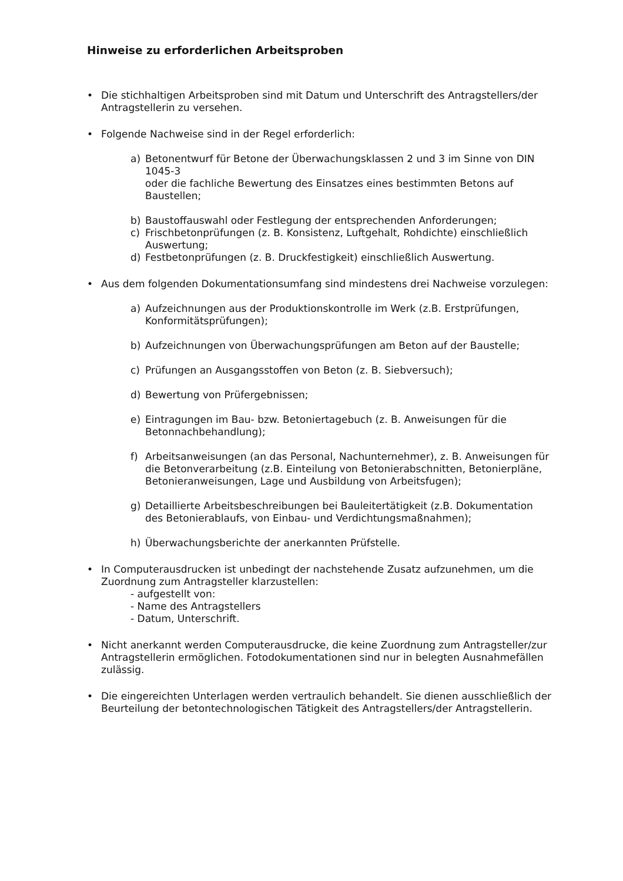Hinweise zu erforderlichen Arbeitsproben
• Die stichhaltigen Arbeitsproben sind mit Datum und Unterschrift des Antragstellers/der Antragstellerin zu versehen.
• Folgende Nachweise sind in der Regel erforderlich:
a) Betonentwurf für Betone der Überwachungsklassen 2 und 3 im Sinne von DIN 1045-3
oder die fachliche Bewertung des Einsatzes eines bestimmten Betons auf Baustellen;
b) Baustoffauswahl oder Festlegung der entsprechenden Anforderungen;
c) Frischbetonprüfungen (z. B. Konsistenz, Luftgehalt, Rohdichte) einschließlich Auswertung;
d) Festbetonprüfungen (z. B. Druckfestigkeit) einschließlich Auswertung.
• Aus dem folgenden Dokumentationsumfang sind mindestens drei Nachweise vorzulegen:
a) Aufzeichnungen aus der Produktionskontrolle im Werk (z.B. Erstprüfungen, Konformitätsprüfungen);
b) Aufzeichnungen von Überwachungsprüfungen am Beton auf der Baustelle;
c) Prüfungen an Ausgangsstoffen von Beton (z. B. Siebversuch);
d) Bewertung von Prüfergebnissen;
e) Eintragungen im Bau- bzw. Betoniertagebuch (z. B. Anweisungen für die Betonnachbehandlung);
f) Arbeitsanweisungen (an das Personal, Nachunternehmer), z. B. Anweisungen für die Betonverarbeitung (z.B. Einteilung von Betonierabschnitten, Betonierpläne, Betonieranweisungen, Lage und Ausbildung von Arbeitsfugen);
g) Detaillierte Arbeitsbeschreibungen bei Bauleitertätigkeit (z.B. Dokumentation des Betonierablaufs, von Einbau- und Verdichtungsmaßnahmen);
h) Überwachungsberichte der anerkannten Prüfstelle.
• In Computerausdrucken ist unbedingt der nachstehende Zusatz aufzunehmen, um die Zuordnung zum Antragsteller klarzustellen:
- aufgestellt von:
- Name des Antragstellers
- Datum, Unterschrift.
• Nicht anerkannt werden Computerausdrucke, die keine Zuordnung zum Antragsteller/zur Antragstellerin ermöglichen. Fotodokumentationen sind nur in belegten Ausnahmefällen zulässig.
• Die eingereichten Unterlagen werden vertraulich behandelt. Sie dienen ausschließlich der Beurteilung der betontechnologischen Tätigkeit des Antragstellers/der Antragstellerin.